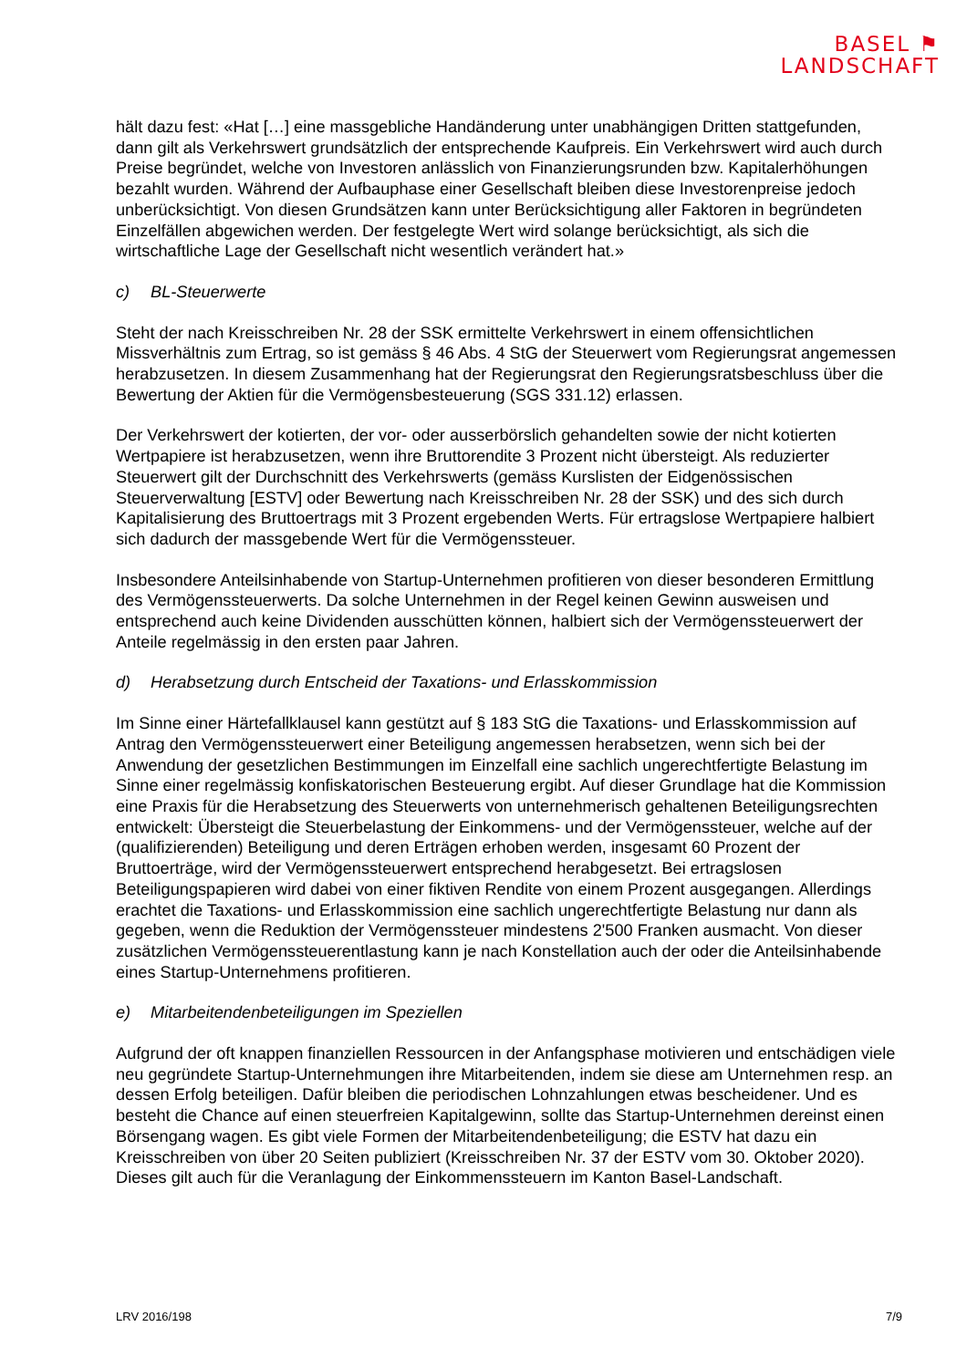BASEL ⚑
LANDSCHAFT
hält dazu fest: «Hat […] eine massgebliche Handänderung unter unabhängigen Dritten stattgefunden, dann gilt als Verkehrswert grundsätzlich der entsprechende Kaufpreis. Ein Verkehrswert wird auch durch Preise begründet, welche von Investoren anlässlich von Finanzierungsrunden bzw. Kapitalerhöhungen bezahlt wurden. Während der Aufbauphase einer Gesellschaft bleiben diese Investorenpreise jedoch unberücksichtigt. Von diesen Grundsätzen kann unter Berücksichtigung aller Faktoren in begründeten Einzelfällen abgewichen werden. Der festgelegte Wert wird solange berücksichtigt, als sich die wirtschaftliche Lage der Gesellschaft nicht wesentlich verändert hat.»
c) BL-Steuerwerte
Steht der nach Kreisschreiben Nr. 28 der SSK ermittelte Verkehrswert in einem offensichtlichen Missverhältnis zum Ertrag, so ist gemäss § 46 Abs. 4 StG der Steuerwert vom Regierungsrat angemessen herabzusetzen. In diesem Zusammenhang hat der Regierungsrat den Regierungsratsbeschluss über die Bewertung der Aktien für die Vermögensbesteuerung (SGS 331.12) erlassen.
Der Verkehrswert der kotierten, der vor- oder ausserbörslich gehandelten sowie der nicht kotierten Wertpapiere ist herabzusetzen, wenn ihre Bruttorendite 3 Prozent nicht übersteigt. Als reduzierter Steuerwert gilt der Durchschnitt des Verkehrswerts (gemäss Kurslisten der Eidgenössischen Steuerverwaltung [ESTV] oder Bewertung nach Kreisschreiben Nr. 28 der SSK) und des sich durch Kapitalisierung des Bruttoertrags mit 3 Prozent ergebenden Werts. Für ertragslose Wertpapiere halbiert sich dadurch der massgebende Wert für die Vermögenssteuer.
Insbesondere Anteilsinhabende von Startup-Unternehmen profitieren von dieser besonderen Ermittlung des Vermögenssteuerwerts. Da solche Unternehmen in der Regel keinen Gewinn ausweisen und entsprechend auch keine Dividenden ausschütten können, halbiert sich der Vermögenssteuerwert der Anteile regelmässig in den ersten paar Jahren.
d) Herabsetzung durch Entscheid der Taxations- und Erlasskommission
Im Sinne einer Härtefallklausel kann gestützt auf § 183 StG die Taxations- und Erlasskommission auf Antrag den Vermögenssteuerwert einer Beteiligung angemessen herabsetzen, wenn sich bei der Anwendung der gesetzlichen Bestimmungen im Einzelfall eine sachlich ungerechtfertigte Belastung im Sinne einer regelmässig konfiskatorischen Besteuerung ergibt. Auf dieser Grundlage hat die Kommission eine Praxis für die Herabsetzung des Steuerwerts von unternehmerisch gehaltenen Beteiligungsrechten entwickelt: Übersteigt die Steuerbelastung der Einkommens- und der Vermögenssteuer, welche auf der (qualifizierenden) Beteiligung und deren Erträgen erhoben werden, insgesamt 60 Prozent der Bruttoerträge, wird der Vermögenssteuerwert entsprechend herabgesetzt. Bei ertragslosen Beteiligungspapieren wird dabei von einer fiktiven Rendite von einem Prozent ausgegangen. Allerdings erachtet die Taxations- und Erlasskommission eine sachlich ungerechtfertigte Belastung nur dann als gegeben, wenn die Reduktion der Vermögenssteuer mindestens 2'500 Franken ausmacht. Von dieser zusätzlichen Vermögenssteuerentlastung kann je nach Konstellation auch der oder die Anteilsinhabende eines Startup-Unternehmens profitieren.
e) Mitarbeitendenbeteiligungen im Speziellen
Aufgrund der oft knappen finanziellen Ressourcen in der Anfangsphase motivieren und entschädigen viele neu gegründete Startup-Unternehmungen ihre Mitarbeitenden, indem sie diese am Unternehmen resp. an dessen Erfolg beteiligen. Dafür bleiben die periodischen Lohnzahlungen etwas bescheidener. Und es besteht die Chance auf einen steuerfreien Kapitalgewinn, sollte das Startup-Unternehmen dereinst einen Börsengang wagen. Es gibt viele Formen der Mitarbeitendenbeteiligung; die ESTV hat dazu ein Kreisschreiben von über 20 Seiten publiziert (Kreisschreiben Nr. 37 der ESTV vom 30. Oktober 2020). Dieses gilt auch für die Veranlagung der Einkommenssteuern im Kanton Basel-Landschaft.
LRV 2016/198 7/9